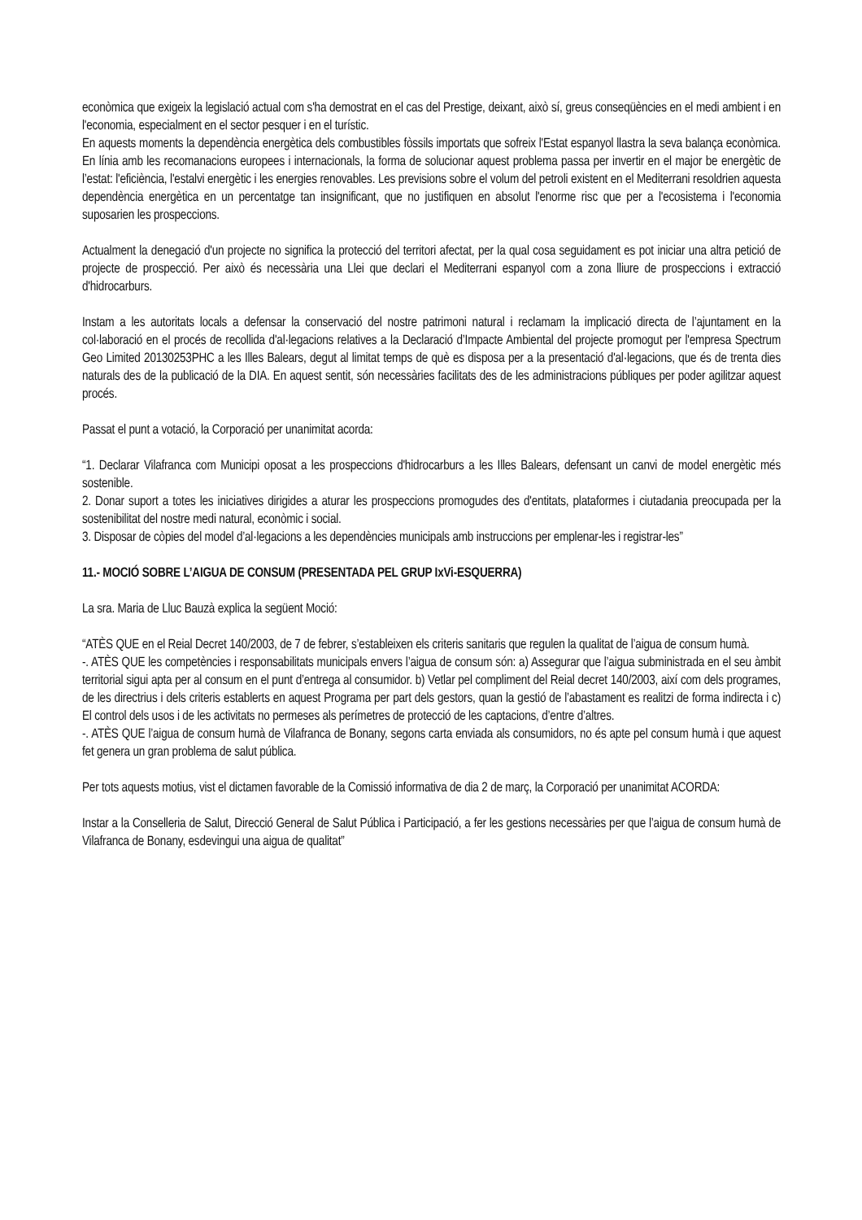econòmica que exigeix la legislació actual com s'ha demostrat en el cas del Prestige, deixant, això sí, greus conseqüències en el medi ambient i en l'economia, especialment en el sector pesquer i en el turístic.
En aquests moments la dependència energètica dels combustibles fòssils importats que sofreix l'Estat espanyol llastra la seva balança econòmica. En línia amb les recomanacions europees i internacionals, la forma de solucionar aquest problema passa per invertir en el major be energètic de l’estat: l'eficiència, l'estalvi energètic i les energies renovables. Les previsions sobre el volum del petroli existent en el Mediterrani resoldrien aquesta dependència energètica en un percentatge tan insignificant, que no justifiquen en absolut l'enorme risc que per a l'ecosistema i l'economia suposarien les prospeccions.
Actualment la denegació d'un projecte no significa la protecció del territori afectat, per la qual cosa seguidament es pot iniciar una altra petició de projecte de prospecció. Per això és necessària una Llei que declari el Mediterrani espanyol com a zona lliure de prospeccions i extracció d'hidrocarburs.
Instam a les autoritats locals a defensar la conservació del nostre patrimoni natural i reclamam la implicació directa de l’ajuntament en la col·laboració en el procés de recollida d'al·legacions relatives a la Declaració d’Impacte Ambiental del projecte promogut per l'empresa Spectrum Geo Limited 20130253PHC a les Illes Balears, degut al limitat temps de què es disposa per a la presentació d'al·legacions, que és de trenta dies naturals des de la publicació de la DIA. En aquest sentit, són necessàries facilitats des de les administracions públiques per poder agilitzar aquest procés.
Passat el punt a votació, la Corporació per unanimitat acorda:
“1. Declarar Vilafranca com Municipi oposat a les prospeccions d'hidrocarburs a les Illes Balears, defensant un canvi de model energètic més sostenible.
2. Donar suport a totes les iniciatives dirigides a aturar les prospeccions promogudes des d'entitats, plataformes i ciutadania preocupada per la sostenibilitat del nostre medi natural, econòmic i social.
3. Disposar de còpies del model d’al·legacions a les dependències municipals amb instruccions per emplenar-les i registrar-les”
11.- MOCIÓ SOBRE L’AIGUA DE CONSUM (PRESENTADA PEL GRUP IxVi-ESQUERRA)
La sra. Maria de Lluc Bauzà explica la següent Moció:
“ATÈS QUE en el Reial Decret 140/2003, de 7 de febrer, s’estableixen els criteris sanitaris que regulen la qualitat de l’aigua de consum humà.
-. ATÈS QUE les competències i responsabilitats municipals envers l’aigua de consum són: a) Assegurar que l’aigua subministrada en el seu àmbit territorial sigui apta per al consum en el punt d’entrega al consumidor. b) Vetlar pel compliment del Reial decret 140/2003, així com dels programes, de les directrius i dels criteris establerts en aquest Programa per part dels gestors, quan la gestió de l’abastament es realitzi de forma indirecta i c) El control dels usos i de les activitats no permeses als perímetres de protecció de les captacions, d’entre d’altres.
-. ATÈS QUE l’aigua de consum humà de Vilafranca de Bonany, segons carta enviada als consumidors, no és apte pel consum humà i que aquest fet genera un gran problema de salut pública.
Per tots aquests motius, vist el dictamen favorable de la Comissió informativa de dia 2 de març, la Corporació per unanimitat ACORDA:
Instar a la Conselleria de Salut, Direcció General de Salut Pública i Participació, a fer les gestions necessàries per que l’aigua de consum humà de Vilafranca de Bonany, esdevingui una aigua de qualitat”